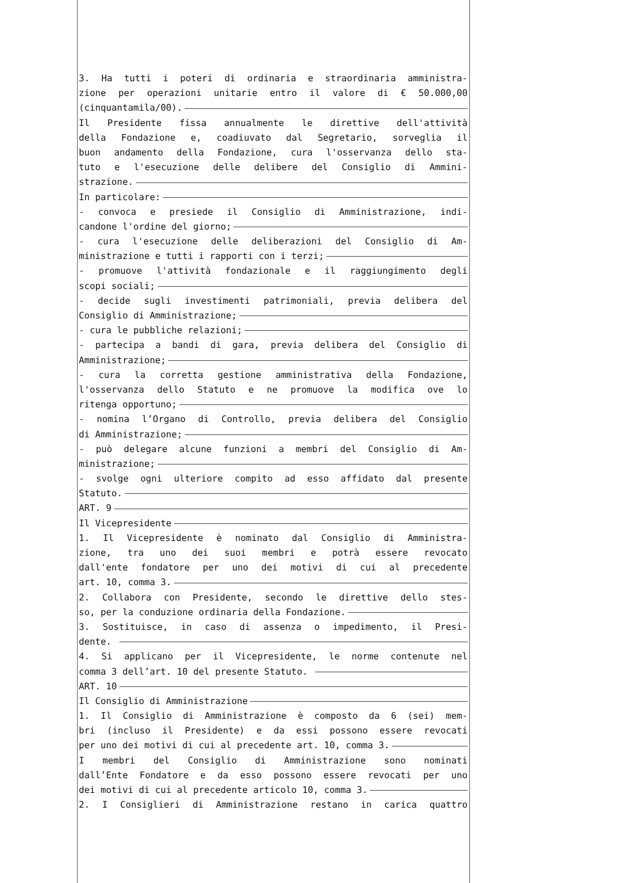3. Ha tutti i poteri di ordinaria e straordinaria amministra-
zione per operazioni unitarie entro il valore di € 50.000,00
(cinquantamila/00).
Il Presidente fissa annualmente le direttive dell'attività
della Fondazione e, coadiuvato dal Segretario, sorveglia il
buon andamento della Fondazione, cura l'osservanza dello sta-
tuto e l'esecuzione delle delibere del Consiglio di Ammini-
strazione.
In particolare:
- convoca e presiede il Consiglio di Amministrazione, indi-
candone l'ordine del giorno;
- cura l'esecuzione delle deliberazioni del Consiglio di Am-
ministrazione e tutti i rapporti con i terzi;
- promuove l'attività fondazionale e il raggiungimento degli
scopi sociali;
- decide sugli investimenti patrimoniali, previa delibera del
Consiglio di Amministrazione;
- cura le pubbliche relazioni;
- partecipa a bandi di gara, previa delibera del Consiglio di
Amministrazione;
- cura la corretta gestione amministrativa della Fondazione,
l'osservanza dello Statuto e ne promuove la modifica ove lo
ritenga opportuno;
- nomina l’Organo di Controllo, previa delibera del Consiglio
di Amministrazione;
- può delegare alcune funzioni a membri del Consiglio di Am-
ministrazione;
- svolge ogni ulteriore compito ad esso affidato dal presente
Statuto.
ART. 9
Il Vicepresidente
1. Il Vicepresidente è nominato dal Consiglio di Amministra-
zione, tra uno dei suoi membri e potrà essere revocato
dall'ente fondatore per uno dei motivi di cui al precedente
art. 10, comma 3.
2. Collabora con Presidente, secondo le direttive dello stes-
so, per la conduzione ordinaria della Fondazione.
3. Sostituisce, in caso di assenza o impedimento, il Presi-
dente.
4. Si applicano per il Vicepresidente, le norme contenute nel
comma 3 dell’art. 10 del presente Statuto.
ART. 10
Il Consiglio di Amministrazione
1. Il Consiglio di Amministrazione è composto da 6 (sei) mem-
bri (incluso il Presidente) e da essi possono essere revocati
per uno dei motivi di cui al precedente art. 10, comma 3.
I membri del Consiglio di Amministrazione sono nominati
dall’Ente Fondatore e da esso possono essere revocati per uno
dei motivi di cui al precedente articolo 10, comma 3.
2. I Consiglieri di Amministrazione restano in carica quattro